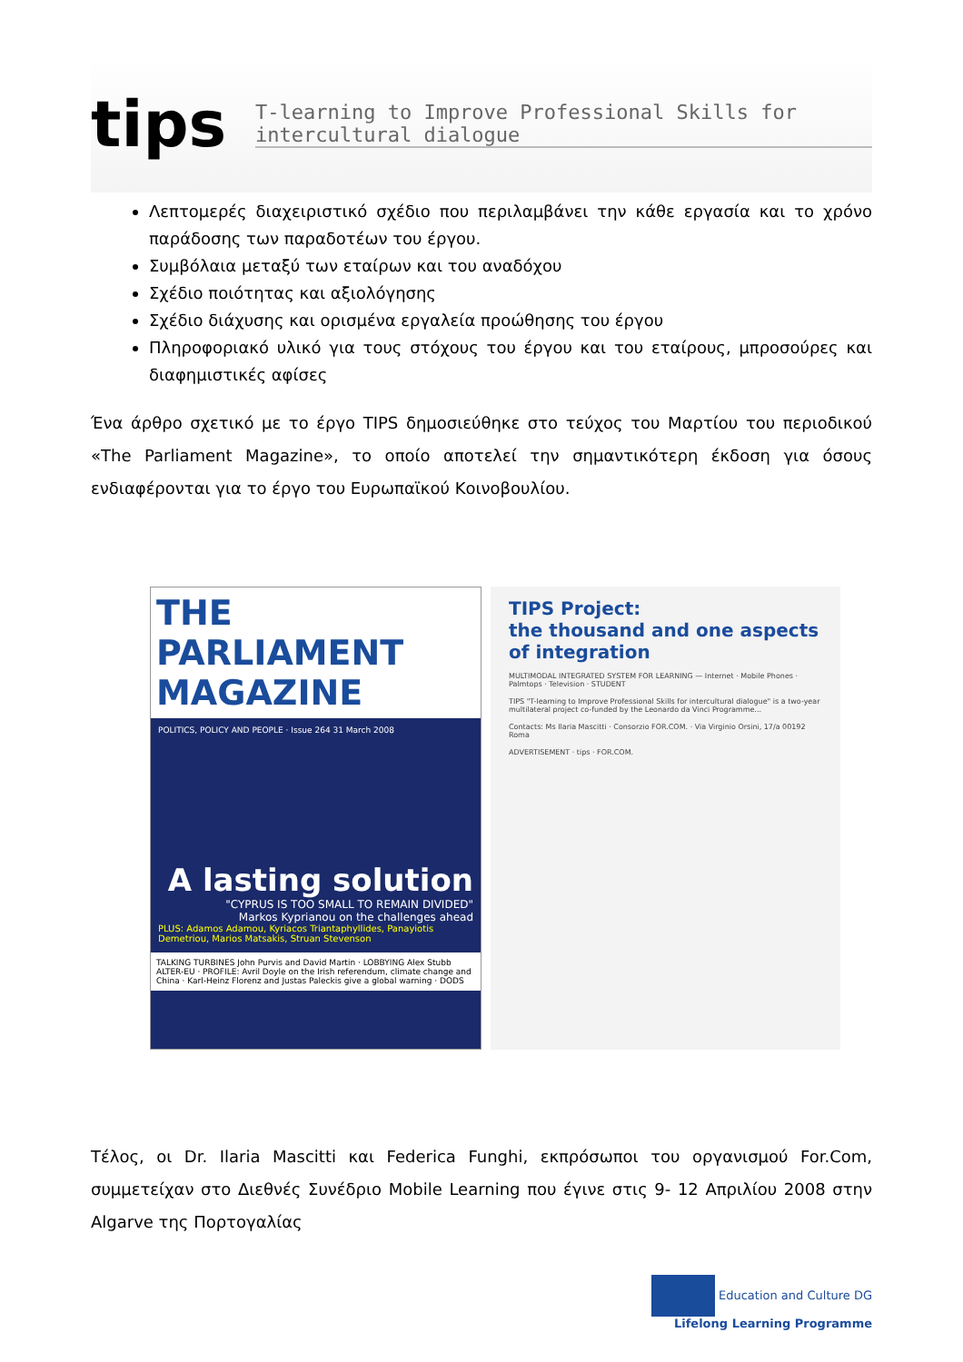tips
T-learning to Improve Professional Skills for intercultural dialogue
Λεπτομερές διαχειριστικό σχέδιο που περιλαμβάνει την κάθε εργασία και το χρόνο παράδοσης των παραδοτέων του έργου.
Συμβόλαια μεταξύ των εταίρων και του αναδόχου
Σχέδιο ποιότητας και αξιολόγησης
Σχέδιο διάχυσης και ορισμένα εργαλεία προώθησης του έργου
Πληροφοριακό υλικό για τους στόχους του έργου και του εταίρους, μπροσούρες και διαφημιστικές αφίσες
Ένα άρθρο σχετικό με το έργο TIPS δημοσιεύθηκε στο τεύχος του Μαρτίου του περιοδικού «The Parliament Magazine», το οποίο αποτελεί την σημαντικότερη έκδοση για όσους ενδιαφέρονται για το έργο του Ευρωπαϊκού Κοινοβουλίου.
THE PARLIAMENT MAGAZINE
POLITICS, POLICY AND PEOPLE · Issue 264 31 March 2008
A lasting solution
"CYPRUS IS TOO SMALL TO REMAIN DIVIDED"
Markos Kyprianou on the challenges ahead
PLUS: Adamos Adamou, Kyriacos Triantaphyllides, Panayiotis Demetriou, Marios Matsakis, Struan Stevenson
TALKING TURBINES John Purvis and David Martin · LOBBYING Alex Stubb ALTER-EU · PROFILE: Avril Doyle on the Irish referendum, climate change and China · Karl-Heinz Florenz and Justas Paleckis give a global warning · DODS
TIPS Project:
the thousand and one aspects of integration
MULTIMODAL INTEGRATED SYSTEM FOR LEARNING — Internet · Mobile Phones · Palmtops · Television · STUDENT
TIPS "T-learning to Improve Professional Skills for intercultural dialogue" is a two-year multilateral project co-funded by the Leonardo da Vinci Programme...
Contacts: Ms Ilaria Mascitti · Consorzio FOR.COM. · Via Virginio Orsini, 17/a 00192 Roma
ADVERTISEMENT · tips · FOR.COM.
Τέλος, οι Dr. Ilaria Mascitti και Federica Funghi, εκπρόσωποι του οργανισμού For.Com, συμμετείχαν στο Διεθνές Συνέδριο Mobile Learning που έγινε στις 9- 12 Απριλίου 2008 στην Algarve της Πορτογαλίας
Education and Culture DG
Lifelong Learning Programme